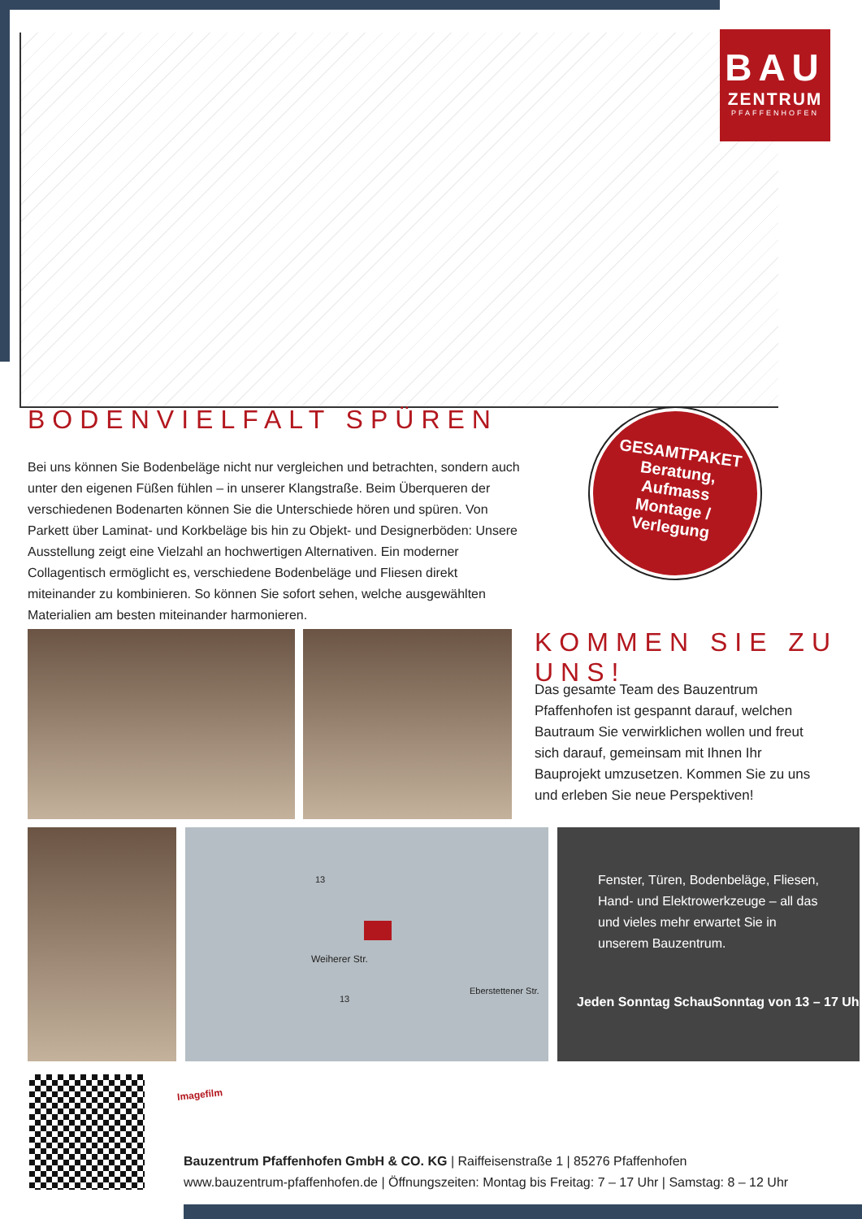BAU
ZENTRUM
PFAFFENHOFEN
BODENVIELFALT SPÜREN
Bei uns können Sie Bodenbeläge nicht nur vergleichen und betrachten, sondern auch unter den eigenen Füßen fühlen – in unserer Klangstraße. Beim Überqueren der verschiedenen Bodenarten können Sie die Unterschiede hören und spüren. Von Parkett über Laminat- und Korkbeläge bis hin zu Objekt- und Designerböden: Unsere Ausstellung zeigt eine Vielzahl an hochwertigen Alternativen. Ein moderner Collagentisch ermöglicht es, verschiedene Bodenbeläge und Fliesen direkt miteinander zu kombinieren. So können Sie sofort sehen, welche ausgewählten Materialien am besten miteinander harmonieren.
GESAMTPAKET
Beratung,
Aufmass
Montage /
Verlegung
KOMMEN SIE ZU UNS!
Das gesamte Team des Bauzentrum Pfaffenhofen ist gespannt darauf, welchen Bautraum Sie verwirklichen wollen und freut sich darauf, gemeinsam mit Ihnen Ihr Bauprojekt umzusetzen. Kommen Sie zu uns und erleben Sie neue Perspektiven!
Weiherer Str.
Eberstettener Str.
13
13
Fenster, Türen, Bodenbeläge, Fliesen, Hand- und Elektrowerkzeuge – all das und vieles mehr erwartet Sie in unserem Bauzentrum.
Jeden Sonntag SchauSonntag von 13 – 17 Uhr
Imagefilm
Bauzentrum Pfaffenhofen GmbH & CO. KG | Raiffeisenstraße 1 | 85276 Pfaffenhofen
www.bauzentrum-pfaffenhofen.de | Öffnungszeiten: Montag bis Freitag: 7 – 17 Uhr | Samstag: 8 – 12 Uhr